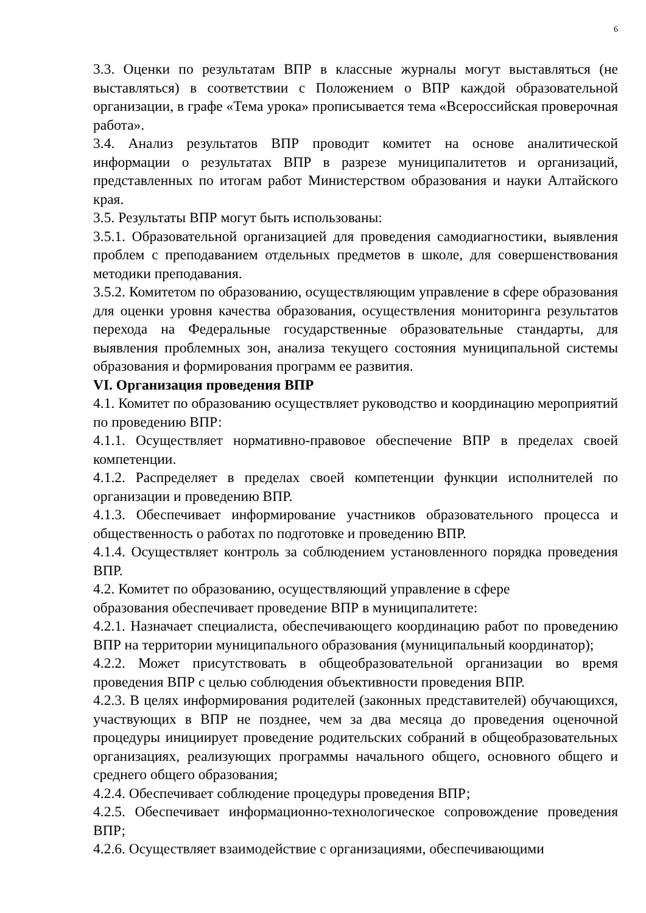6
3.3. Оценки по результатам ВПР в классные журналы могут выставляться (не выставляться) в соответствии с Положением о ВПР каждой образовательной организации, в графе «Тема урока» прописывается тема «Всероссийская проверочная работа».
3.4. Анализ результатов ВПР проводит комитет на основе аналитической информации о результатах ВПР в разрезе муниципалитетов и организаций, представленных по итогам работ Министерством образования и науки Алтайского края.
3.5. Результаты ВПР могут быть использованы:
3.5.1. Образовательной организацией для проведения самодиагностики, выявления проблем с преподаванием отдельных предметов в школе, для совершенствования методики преподавания.
3.5.2. Комитетом по образованию, осуществляющим управление в сфере образования для оценки уровня качества образования, осуществления мониторинга результатов перехода на Федеральные государственные образовательные стандарты, для выявления проблемных зон, анализа текущего состояния муниципальной системы образования и формирования программ ее развития.
VI. Организация проведения ВПР
4.1. Комитет по образованию осуществляет руководство и координацию мероприятий по проведению ВПР:
4.1.1. Осуществляет нормативно-правовое обеспечение ВПР в пределах своей компетенции.
4.1.2. Распределяет в пределах своей компетенции функции исполнителей по организации и проведению ВПР.
4.1.3. Обеспечивает информирование участников образовательного процесса и общественность о работах по подготовке и проведению ВПР.
4.1.4. Осуществляет контроль за соблюдением установленного порядка проведения ВПР.
4.2. Комитет по образованию, осуществляющий управление в сфере
образования обеспечивает проведение ВПР в муниципалитете:
4.2.1. Назначает специалиста, обеспечивающего координацию работ по проведению ВПР на территории муниципального образования (муниципальный координатор);
4.2.2. Может присутствовать в общеобразовательной организации во время проведения ВПР с целью соблюдения объективности проведения ВПР.
4.2.3. В целях информирования родителей (законных представителей) обучающихся, участвующих в ВПР не позднее, чем за два месяца до проведения оценочной процедуры инициирует проведение родительских собраний в общеобразовательных организациях, реализующих программы начального общего, основного общего и среднего общего образования;
4.2.4. Обеспечивает соблюдение процедуры проведения ВПР;
4.2.5. Обеспечивает информационно-технологическое сопровождение проведения ВПР;
4.2.6. Осуществляет взаимодействие с организациями, обеспечивающими